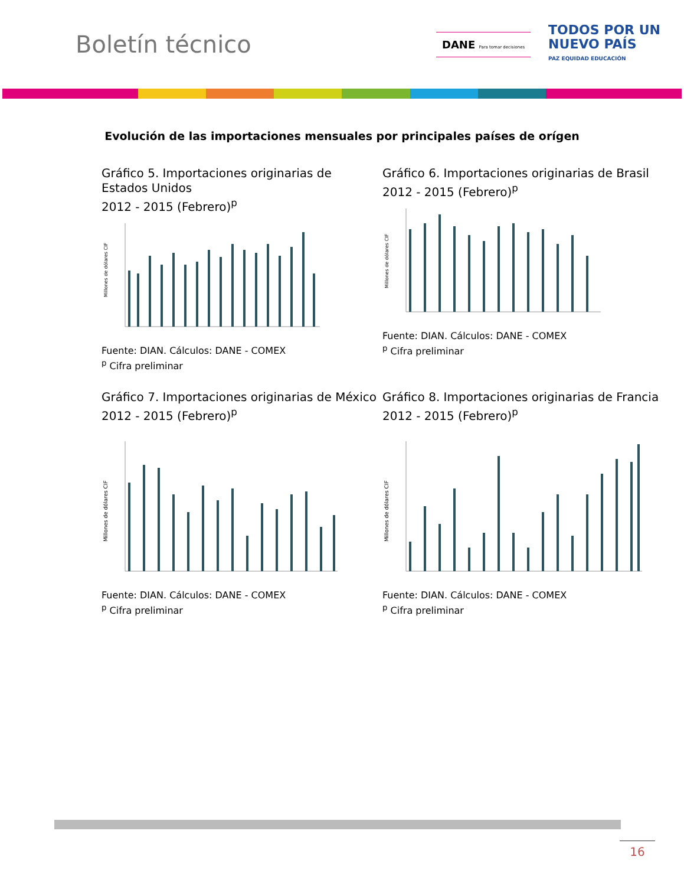Boletín técnico
DANE Para tomar decisiones
TODOS POR UN
NUEVO PAÍS
PAZ EQUIDAD EDUCACIÓN
Evolución de las importaciones mensuales por principales países de orígen
Gráfico 5. Importaciones originarias de Estados Unidos
2012 - 2015 (Febrero)<sup>p</sup>
Millones de dólares CIF
Fuente: DIAN. Cálculos: DANE - COMEX
<sup>p</sup> Cifra preliminar
Gráfico 6. Importaciones originarias de Brasil
2012 - 2015 (Febrero)<sup>p</sup>
Millones de dólares CIF
Fuente: DIAN. Cálculos: DANE - COMEX
<sup>p</sup> Cifra preliminar
Gráfico 7. Importaciones originarias de México
2012 - 2015 (Febrero)<sup>p</sup>
Millones de dólares CIF
Fuente: DIAN. Cálculos: DANE - COMEX
<sup>p</sup> Cifra preliminar
Gráfico 8. Importaciones originarias de Francia
2012 - 2015 (Febrero)<sup>p</sup>
Millones de dólares CIF
Fuente: DIAN. Cálculos: DANE - COMEX
<sup>p</sup> Cifra preliminar
16